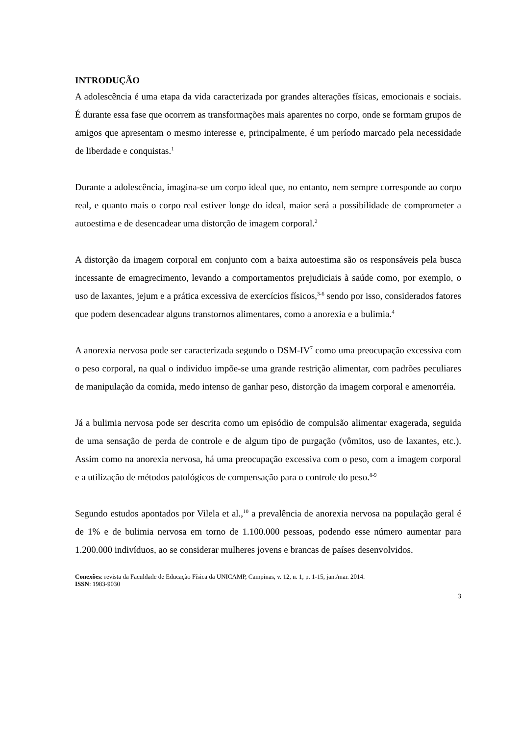INTRODUÇÃO
A adolescência é uma etapa da vida caracterizada por grandes alterações físicas, emocionais e sociais. É durante essa fase que ocorrem as transformações mais aparentes no corpo, onde se formam grupos de amigos que apresentam o mesmo interesse e, principalmente, é um período marcado pela necessidade de liberdade e conquistas.<sup>1</sup>
Durante a adolescência, imagina-se um corpo ideal que, no entanto, nem sempre corresponde ao corpo real, e quanto mais o corpo real estiver longe do ideal, maior será a possibilidade de comprometer a autoestima e de desencadear uma distorção de imagem corporal.<sup>2</sup>
A distorção da imagem corporal em conjunto com a baixa autoestima são os responsáveis pela busca incessante de emagrecimento, levando a comportamentos prejudiciais à saúde como, por exemplo, o uso de laxantes, jejum e a prática excessiva de exercícios físicos,<sup>3-6</sup> sendo por isso, considerados fatores que podem desencadear alguns transtornos alimentares, como a anorexia e a bulimia.<sup>4</sup>
A anorexia nervosa pode ser caracterizada segundo o DSM-IV<sup>7</sup> como uma preocupação excessiva com o peso corporal, na qual o individuo impõe-se uma grande restrição alimentar, com padrões peculiares de manipulação da comida, medo intenso de ganhar peso, distorção da imagem corporal e amenorréia.
Já a bulimia nervosa pode ser descrita como um episódio de compulsão alimentar exagerada, seguida de uma sensação de perda de controle e de algum tipo de purgação (vômitos, uso de laxantes, etc.). Assim como na anorexia nervosa, há uma preocupação excessiva com o peso, com a imagem corporal e a utilização de métodos patológicos de compensação para o controle do peso.<sup>8-9</sup>
Segundo estudos apontados por Vilela et al.,<sup>10</sup> a prevalência de anorexia nervosa na população geral é de 1% e de bulimia nervosa em torno de 1.100.000 pessoas, podendo esse número aumentar para 1.200.000 indivíduos, ao se considerar mulheres jovens e brancas de países desenvolvidos.
Conexões: revista da Faculdade de Educação Física da UNICAMP, Campinas, v. 12, n. 1, p. 1-15, jan./mar. 2014.
ISSN: 1983-9030
3